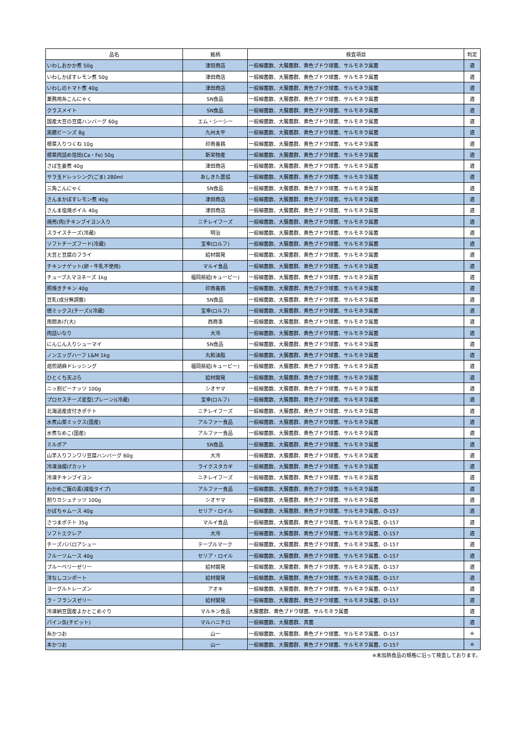| 品名 | 銘柄 | 検査項目 | 判定 |
| --- | --- | --- | --- |
| いわしおかか煮 50g | 津田商店 | 一般細菌数、大腸菌群、黄色ブドウ球菌、サルモネラ属菌 | 適 |
| いわしかぼすレモン煮 50g | 津田商店 | 一般細菌数、大腸菌群、黄色ブドウ球菌、サルモネラ属菌 | 適 |
| いわしのトマト煮 40g | 津田商店 | 一般細菌数、大腸菌群、黄色ブドウ球菌、サルモネラ属菌 | 適 |
| 業務用糸こんにゃく | SN食品 | 一般細菌数、大腸菌群、黄色ブドウ球菌、サルモネラ属菌 | 適 |
| クラスメイト | SN食品 | 一般細菌数、大腸菌群、黄色ブドウ球菌、サルモネラ属菌 | 適 |
| 国産大豆の豆腐ハンバーグ 60g | エム・シーシー | 一般細菌数、大腸菌群、黄色ブドウ球菌、サルモネラ属菌 | 適 |
| 黒糖ビーンズ 8g | 九州太平 | 一般細菌数、大腸菌群、黄色ブドウ球菌、サルモネラ属菌 | 適 |
| 根菜入りつくね 10g | 印南養鶏 | 一般細菌数、大腸菌群、黄色ブドウ球菌、サルモネラ属菌 | 適 |
| 根菜肉詰め信田(Ca・Fe) 50g | 新栄物産 | 一般細菌数、大腸菌群、黄色ブドウ球菌、サルモネラ属菌 | 適 |
| さば生姜煮 40g | 津田商店 | 一般細菌数、大腸菌群、黄色ブドウ球菌、サルモネラ属菌 | 適 |
| サラ玉ドレッシング(ごま) 280ml | あしきた農協 | 一般細菌数、大腸菌群、黄色ブドウ球菌、サルモネラ属菌 | 適 |
| 三角こんにゃく | SN食品 | 一般細菌数、大腸菌群、黄色ブドウ球菌、サルモネラ属菌 | 適 |
| さんまかぼすレモン煮 40g | 津田商店 | 一般細菌数、大腸菌群、黄色ブドウ球菌、サルモネラ属菌 | 適 |
| さんま塩焼ボイル 40g | 津田商店 | 一般細菌数、大腸菌群、黄色ブドウ球菌、サルモネラ属菌 | 適 |
| 焼売(肉)チキンブイヨン入り | ニチレイフーズ | 一般細菌数、大腸菌群、黄色ブドウ球菌、サルモネラ属菌 | 適 |
| スライスチーズ(冷蔵) | 明治 | 一般細菌数、大腸菌群、黄色ブドウ球菌、サルモネラ属菌 | 適 |
| ソフトチーズフード(冷蔵) | 宝幸(ロルフ) | 一般細菌数、大腸菌群、黄色ブドウ球菌、サルモネラ属菌 | 適 |
| 大豆と豆腐のフライ | 給材開発 | 一般細菌数、大腸菌群、黄色ブドウ球菌、サルモネラ属菌 | 適 |
| チキンナゲット(卵・牛乳不使用) | マルイ食品 | 一般細菌数、大腸菌群、黄色ブドウ球菌、サルモネラ属菌 | 適 |
| チューブ入マヨネーズ 1kg | 福岡県給(キューピー) | 一般細菌数、大腸菌群、黄色ブドウ球菌、サルモネラ属菌 | 適 |
| 照焼きチキン 40g | 印南養鶏 | 一般細菌数、大腸菌群、黄色ブドウ球菌、サルモネラ属菌 | 適 |
| 豆乳(成分無調整) | SN食品 | 一般細菌数、大腸菌群、黄色ブドウ球菌、サルモネラ属菌 | 適 |
| 徳ミックス(チーズ)(冷蔵) | 宝幸(ロルフ) | 一般細菌数、大腸菌群、黄色ブドウ球菌、サルモネラ属菌 | 適 |
| 南関あげ(大) | 西商事 | 一般細菌数、大腸菌群、黄色ブドウ球菌、サルモネラ属菌 | 適 |
| 肉詰いなり | 大冷 | 一般細菌数、大腸菌群、黄色ブドウ球菌、サルモネラ属菌 | 適 |
| にんじん入りシューマイ | SN食品 | 一般細菌数、大腸菌群、黄色ブドウ球菌、サルモネラ属菌 | 適 |
| ノンエッグハーフ L&M 1kg | 丸和油脂 | 一般細菌数、大腸菌群、黄色ブドウ球菌、サルモネラ属菌 | 適 |
| 焙煎胡麻ドレッシング | 福岡県給(キューピー) | 一般細菌数、大腸菌群、黄色ブドウ球菌、サルモネラ属菌 | 適 |
| ひとくち天ぷら | 給材開発 | 一般細菌数、大腸菌群、黄色ブドウ球菌、サルモネラ属菌 | 適 |
| ニッ割ピーナッツ 100g | シオヤマ | 一般細菌数、大腸菌群、黄色ブドウ球菌、サルモネラ属菌 | 適 |
| プロセスチーズ星型(プレーン)(冷蔵) | 宝幸(ロルフ) | 一般細菌数、大腸菌群、黄色ブドウ球菌、サルモネラ属菌 | 適 |
| 北海道産皮付きポテト | ニチレイフーズ | 一般細菌数、大腸菌群、黄色ブドウ球菌、サルモネラ属菌 | 適 |
| 水煮山菜ミックス(国産) | アルファー食品 | 一般細菌数、大腸菌群、黄色ブドウ球菌、サルモネラ属菌 | 適 |
| 水煮なめこ(国産) | アルファー食品 | 一般細菌数、大腸菌群、黄色ブドウ球菌、サルモネラ属菌 | 適 |
| ミルポア | SN食品 | 一般細菌数、大腸菌群、黄色ブドウ球菌、サルモネラ属菌 | 適 |
| 山芋入りフンワリ豆腐ハンバーグ 60g | 大冷 | 一般細菌数、大腸菌群、黄色ブドウ球菌、サルモネラ属菌 | 適 |
| 冷凍油揚げカット | ライクスタカギ | 一般細菌数、大腸菌群、黄色ブドウ球菌、サルモネラ属菌 | 適 |
| 冷凍チキンブイヨン | ニチレイフーズ | 一般細菌数、大腸菌群、黄色ブドウ球菌、サルモネラ属菌 | 適 |
| わかめご飯の素(減塩タイプ) | アルファー食品 | 一般細菌数、大腸菌群、黄色ブドウ球菌、サルモネラ属菌 | 適 |
| 割りカシュナッツ 100g | シオヤマ | 一般細菌数、大腸菌群、黄色ブドウ球菌、サルモネラ属菌 | 適 |
| かぼちゃムース 40g | セリア・ロイル | 一般細菌数、大腸菌群、黄色ブドウ球菌、サルモネラ属菌、O-157 | 適 |
| さつまポテト 35g | マルイ食品 | 一般細菌数、大腸菌群、黄色ブドウ球菌、サルモネラ属菌、O-157 | 適 |
| ソフトエクレア | 大冷 | 一般細菌数、大腸菌群、黄色ブドウ球菌、サルモネラ属菌、O-157 | 適 |
| チーズババロアシュー | テーブルマーク | 一般細菌数、大腸菌群、黄色ブドウ球菌、サルモネラ属菌、O-157 | 適 |
| フルーツムース 40g | セリア・ロイル | 一般細菌数、大腸菌群、黄色ブドウ球菌、サルモネラ属菌、O-157 | 適 |
| ブルーベリーゼリー | 給材開発 | 一般細菌数、大腸菌群、黄色ブドウ球菌、サルモネラ属菌、O-157 | 適 |
| 洋なしコンポート | 給材開発 | 一般細菌数、大腸菌群、黄色ブドウ球菌、サルモネラ属菌、O-157 | 適 |
| ヨーグルトレーズン | アオキ | 一般細菌数、大腸菌群、黄色ブドウ球菌、サルモネラ属菌、O-157 | 適 |
| ラ・フランスゼリー | 給材開発 | 一般細菌数、大腸菌群、黄色ブドウ球菌、サルモネラ属菌、O-157 | 適 |
| 冷凍納豆国産よかとこめぐり | マルキン食品 | 大腸菌群、黄色ブドウ球菌、サルモネラ属菌 | 適 |
| パイン缶(チビット) | マルハニチロ | 一般細菌数、大腸菌群、真菌 | 適 |
| 糸かつお | 山一 | 一般細菌数、大腸菌群、黄色ブドウ球菌、サルモネラ属菌、O-157 | ※ |
| 本かつお | 山一 | 一般細菌数、大腸菌群、黄色ブドウ球菌、サルモネラ属菌、O-157 | ※ |
※未加熱食品の規格に沿って検査しております。